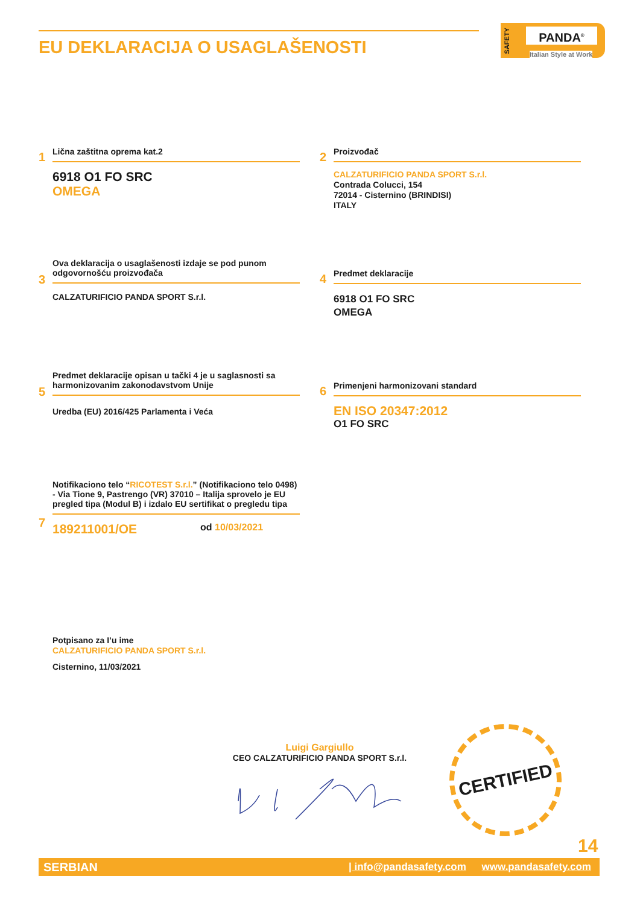EU DEKLARACIJA O USAGLAŠENOSTI
SAFETY
PANDA<sup>®</sup>
Italian Style at Work
1
Lična zaštitna oprema kat.2
6918 O1 FO SRC
OMEGA
2
Proizvođač
CALZATURIFICIO PANDA SPORT S.r.l.
Contrada Colucci, 154
72014 - Cisternino (BRINDISI)
ITALY
3
Ova deklaracija o usaglašenosti izdaje se pod punom odgovornošću proizvođača
CALZATURIFICIO PANDA SPORT S.r.l.
4
Predmet deklaracije
6918 O1 FO SRC
OMEGA
5
Predmet deklaracije opisan u tački 4 je u saglasnosti sa harmonizovanim zakonodavstvom Unije
Uredba (EU) 2016/425 Parlamenta i Veća
6
Primenjeni harmonizovani standard
EN ISO 20347:2012
O1 FO SRC
7
Notifikaciono telo “RICOTEST S.r.l.” (Notifikaciono telo 0498) - Via Tione 9, Pastrengo (VR) 37010 – Italija sprovelo je EU pregled tipa (Modul B) i izdalo EU sertifikat o pregledu tipa
189211001/OE od 10/03/2021
Potpisano za I’u ime
CALZATURIFICIO PANDA SPORT S.r.l.
Cisternino, 11/03/2021
Luigi Gargiullo
CEO CALZATURIFICIO PANDA SPORT S.r.l.
CERTIFIED
14
SERBIAN www.pandasafety.com | info@pandasafety.com